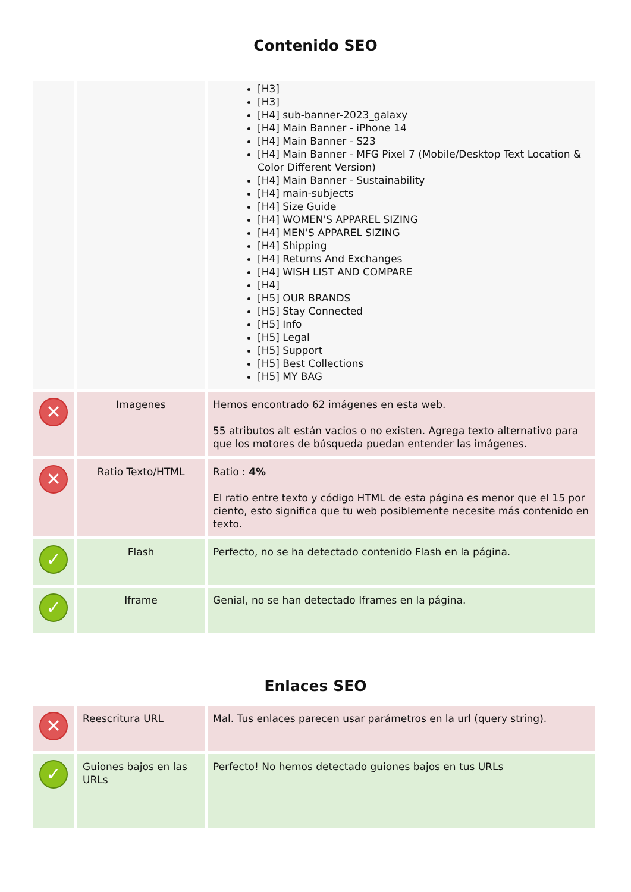Contenido SEO
| | | [H3] [H3] [H4] sub-banner-2023_galaxy [H4] Main Banner - iPhone 14 [H4] Main Banner - S23 [H4] Main Banner - MFG Pixel 7 (Mobile/Desktop Text Location & Color Different Version) [H4] Main Banner - Sustainability [H4] main-subjects [H4] Size Guide [H4] WOMEN'S APPAREL SIZING [H4] MEN'S APPAREL SIZING [H4] Shipping [H4] Returns And Exchanges [H4] WISH LIST AND COMPARE [H4] [H5] OUR BRANDS [H5] Stay Connected [H5] Info [H5] Legal [H5] Support [H5] Best Collections [H5] MY BAG |
| ✕ | Imagenes | Hemos encontrado 62 imágenes en esta web. 55 atributos alt están vacios o no existen. Agrega texto alternativo para que los motores de búsqueda puedan entender las imágenes. |
| ✕ | Ratio Texto/HTML | Ratio : 4% El ratio entre texto y código HTML de esta página es menor que el 15 por ciento, esto significa que tu web posiblemente necesite más contenido en texto. |
| ✓ | Flash | Perfecto, no se ha detectado contenido Flash en la página. |
| ✓ | Iframe | Genial, no se han detectado Iframes en la página. |
Enlaces SEO
| ✕ | Reescritura URL | Mal. Tus enlaces parecen usar parámetros en la url (query string). |
| ✓ | Guiones bajos en las URLs | Perfecto! No hemos detectado guiones bajos en tus URLs |